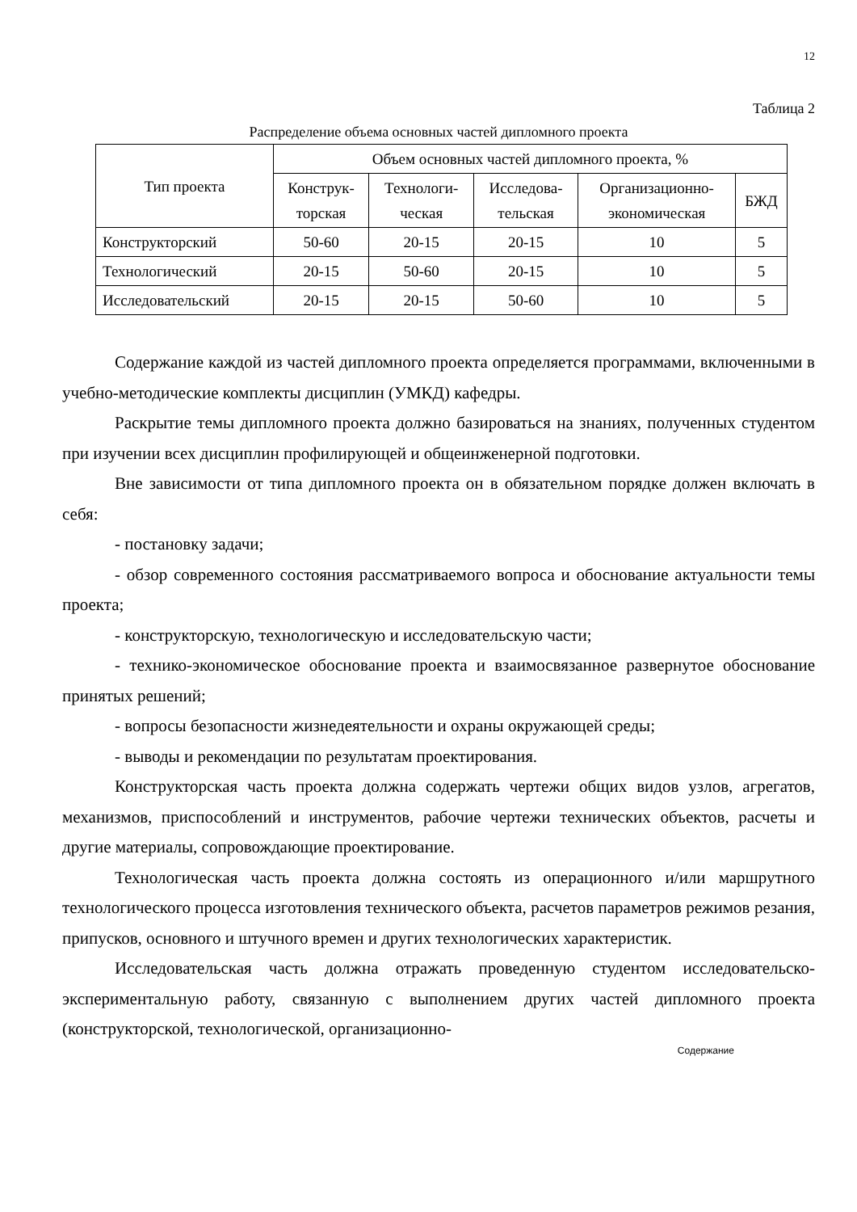12
Таблица 2
Распределение объема основных частей дипломного проекта
| Тип проекта | Объем основных частей дипломного проекта, % | | | | |
| --- | --- | --- | --- | --- | --- |
| | Конструк- торская | Технологи- ческая | Исследова- тельская | Организационно- экономическая | БЖД |
| Конструкторский | 50-60 | 20-15 | 20-15 | 10 | 5 |
| Технологический | 20-15 | 50-60 | 20-15 | 10 | 5 |
| Исследовательский | 20-15 | 20-15 | 50-60 | 10 | 5 |
Содержание каждой из частей дипломного проекта определяется программами, включенными в учебно-методические комплекты дисциплин (УМКД) кафедры.
Раскрытие темы дипломного проекта должно базироваться на знаниях, полученных студентом при изучении всех дисциплин профилирующей и общеинженерной подготовки.
Вне зависимости от типа дипломного проекта он в обязательном порядке должен включать в себя:
- постановку задачи;
- обзор современного состояния рассматриваемого вопроса и обоснование актуальности темы проекта;
- конструкторскую, технологическую и исследовательскую части;
- технико-экономическое обоснование проекта и взаимосвязанное развернутое обоснование принятых решений;
- вопросы безопасности жизнедеятельности и охраны окружающей среды;
- выводы и рекомендации по результатам проектирования.
Конструкторская часть проекта должна содержать чертежи общих видов узлов, агрегатов, механизмов, приспособлений и инструментов, рабочие чертежи технических объектов, расчеты и другие материалы, сопровождающие проектирование.
Технологическая часть проекта должна состоять из операционного и/или маршрутного технологического процесса изготовления технического объекта, расчетов параметров режимов резания, припусков, основного и штучного времен и других технологических характеристик.
Исследовательская часть должна отражать проведенную студентом исследовательско-экспериментальную работу, связанную с выполнением других частей дипломного проекта (конструкторской, технологической, организационно-
Содержание